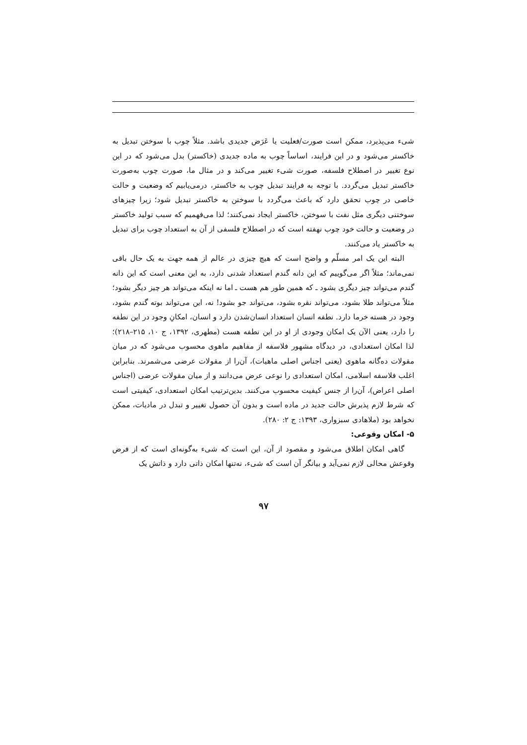شیء می‌پذیرد، ممکن است صورت/فعلیت یا عَرَض جدیدی باشد. مثلاً چوب با سوختن تبدیل به خاکستر می‌شود و در این فرایند، اساساً چوب به ماده جدیدی (خاکستر) بدل می‌شود که در این نوع تغییر در اصطلاح فلسفه، صورت شیء تغییر می‌کند و در مثال ما، صورت چوب به‌صورت خاکستر تبدیل می‌گردد. با توجه به فرایند تبدیل چوب به خاکستر، درمی‌یابیم که وضعیت و حالت خاصی در چوب تحقق دارد که باعث می‌گردد با سوختن به خاکستر تبدیل شود؛ زیرا چیزهای سوختنی دیگری مثل نفت با سوختن، خاکستر ایجاد نمی‌کنند؛ لذا می‌فهمیم که سبب تولید خاکستر در وضعیت و حالت خود چوب نهفته است که در اصطلاح فلسفی از آن به استعداد چوب برای تبدیل به خاکستر یاد می‌کنند.
البته این یک امر مسلّم و واضح است که هیچ چیزی در عالم از همه جهت به یک حال باقی نمی‌ماند؛ مثلاً اگر می‌گوییم که این دانه گندم استعداد شدنی دارد، به این معنی است که این دانه گندم می‌تواند چیز دیگری بشود ـ که همین طور هم هست ـ اما نه اینکه می‌تواند هر چیز دیگر بشود؛ مثلاً می‌تواند طلا بشود، می‌تواند نقره بشود، می‌تواند جو بشود! نه، این می‌تواند بوته گندم بشود، وجود در هسته خرما دارد. نطفه انسان استعداد انسان‌شدن دارد و انسان، امکانِ وجود در این نطفه را دارد، یعنی الآن یک امکان وجودی از او در این نطفه هست (مطهری، ۱۳۹۲، ج ۱۰، ۲۱۵–۲۱۸)؛ لذا امکان استعدادی، در دیدگاه مشهور فلاسفه از مفاهیم ماهوی محسوب می‌شود که در میان مقولات ده‌گانه ماهوی (یعنی اجناس اصلی ماهیات)، آن‌را از مقولات عرضی می‌شمرند. بنابراین اغلب فلاسفه اسلامی، امکان استعدادی را نوعی عرض می‌دانند و از میان مقولات عرضی (اجناس اصلی اعراض)، آن‌را از جنس کیفیت محسوب می‌کنند. بدین‌ترتیب امکان استعدادی، کیفیتی است که شرط لازم پذیرش حالت جدید در ماده است و بدون آن حصول تغییر و تبدل در مادیات، ممکن نخواهد بود (ملاهادی سبزواری، ۱۳۹۳: ج ۲: ۲۸۰).
۵- امکان وقوعی:
گاهی امکان اطلاق می‌شود و مقصود از آن، این است که شیء به‌گونه‌ای است که از فرض وقوعش محالی لازم نمی‌آید و بیانگر آن است که شیء، نه‌تنها امکان ذاتی دارد و ذاتش یک
۹۷